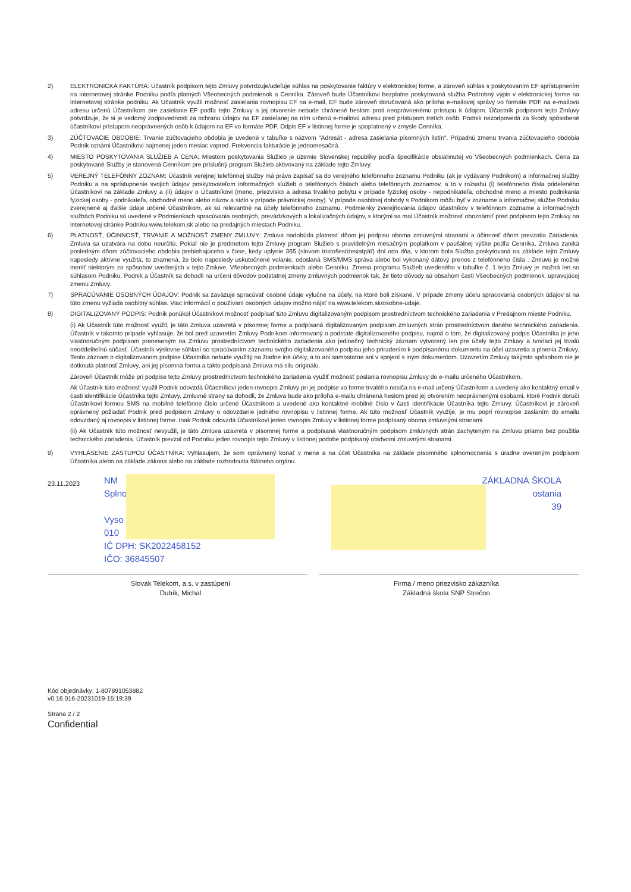2) ELEKTRONICKÁ FAKTÚRA: Účastník podpisom tejto Zmluvy potvrdzuje/udeľuje súhlas na poskytovanie faktúry v elektronickej forme, a zároveň súhlas s poskytovaním EF sprístupnením na internetovej stránke Podniku podľa platných Všeobecných podmienok a Cenníka. Zároveň bude Účastníkovi bezplatne poskytovaná služba Podrobný výpis v elektronickej forme na internetovej stránke podniku. Ak Účastník využil možnosť zasielania rovnopisu EF na e-mail, EF bude zároveň doručovaná ako príloha e-mailovej správy vo formáte PDF na e-mailovú adresu určenú Účastníkom pre zasielanie EF podľa tejto Zmluvy a jej otvorenie nebude chránené heslom proti neoprávnenému prístupu k údajom. Účastník podpisom tejto Zmluvy potvrdzuje, že si je vedomý zodpovednosti za ochranu údajov na EF zasielanej na ním určenú e-mailovú adresu pred prístupom tretích osôb. Podnik nezodpovedá za škody spôsobené účastníkovi prístupom neoprávnených osôb k údajom na EF vo formáte PDF. Odpis EF v listinnej forme je spoplatnený v zmysle Cenníka.
3) ZÚČTOVACIE OBDOBIE: Trvanie zúčtovacieho obdobia je uvedené v tabuľke s názvom "Adresát - adresa zasielania písomných listín". Prípadnú zmenu trvania zúčtovacieho obdobia Podnik oznámi Účastníkovi najmenej jeden mesiac vopred. Frekvencia fakturácie je jednomesačná.
4) MIESTO POSKYTOVANIA SLUŽIEB A CENA: Miestom poskytovania Služieb je územie Slovenskej republiky podľa špecifikácie obsiahnutej vo Všeobecných podmienkach. Cena za poskytované Služby je stanovená Cenníkom pre príslušný program Služieb aktivovaný na základe tejto Zmluvy.
5) VEREJNÝ TELEFÓNNY ZOZNAM: Účastník verejnej telefónnej služby má právo zapísať sa do verejného telefónneho zoznamu Podniku (ak je vydávaný Podnikom) a informačnej služby Podniku a na sprístupnenie svojich údajov poskytovateľom informačných služieb o telefónnych číslach alebo telefónnych zoznamov, a to v rozsahu (i) telefónneho čísla prideleného Účastníkovi na základe Zmluvy a (ii) údajov o Účastníkovi (meno, priezvisko a adresa trvalého pobytu v prípade fyzickej osoby - nepodnikateľa, obchodné meno a miesto podnikania fyzickej osoby - podnikateľa, obchodné meno alebo názov a sídlo v prípade právnickej osoby). V prípade osobitnej dohody s Podnikom môžu byť v zozname a informačnej službe Podniku zverejnené aj ďalšie údaje určené Účastníkom, ak sú relevantné na účely telefónneho zoznamu. Podmienky zverejňovania údajov účastníkov v telefónnom zozname a informačných službách Podniku sú uvedené v Podmienkach spracúvania osobných, prevádzkových a lokalizačných údajov, s ktorými sa mal Účastník možnosť oboznámiť pred podpisom tejto Zmluvy na internetovej stránke Podniku www.telekom.sk alebo na predajných miestach Podniku.
6) PLATNOSŤ, ÚČINNOSŤ, TRVANIE A MOŽNOSŤ ZMENY ZMLUVY: Zmluva nadobúda platnosť dňom jej podpisu oboma zmluvnými stranami a účinnosť dňom prevzatia Zariadenia. Zmluva sa uzatvára na dobu neurčitú. Pokiaľ nie je predmetom tejto Zmluvy program Služieb s pravidelným mesačným poplatkom v paušálnej výške podľa Cenníka, Zmluva zaniká posledným dňom zúčtovacieho obdobia prebiehajúceho v čase, kedy uplynie 365 (slovom tristošesťdesiatpäť) dní odo dňa, v ktorom bola Služba poskytovaná na základe tejto Zmluvy naposledy aktívne využitá, to znamená, že bolo naposledy uskutočnené volanie, odoslaná SMS/MMS správa alebo bol vykonaný dátový prenos z telefónneho čísla . Zmluvu je možné meniť niektorým zo spôsobov uvedených v tejto Zmluve, Všeobecných podmienkach alebo Cenníku. Zmena programu Služieb uvedeného v tabuľke č. 1 tejto Zmluvy je možná len so súhlasom Podniku. Podnik a Účastník sa dohodli na určení dôvodov podstatnej zmeny zmluvných podmienok tak, že tieto dôvody sú obsahom časti Všeobecných podmienok, upravujúcej zmenu Zmluvy.
7) SPRACÚVANIE OSOBNÝCH ÚDAJOV: Podnik sa zaväzuje spracúvať osobné údaje výlučne na účely, na ktoré boli získané. V prípade zmeny účelu spracovania osobných údajov si na túto zmenu vyžiada osobitný súhlas. Viac informácií o používaní osobných údajov možno nájsť na www.telekom.sk/osobne-udaje.
8) DIGITALIZOVANÝ PODPIS: Podnik ponúkol Účastníkovi možnosť podpísať túto Zmluvu digitalizovaným podpisom prostredníctvom technického zariadenia v Predajnom mieste Podniku.
(i) Ak Účastník túto možnosť využil, je táto Zmluva uzavretá v písomnej forme a podpísaná digitalizovaným podpisom zmluvných strán prostredníctvom daného technického zariadenia. Účastník v takomto prípade vyhlasuje, že bol pred uzavretím Zmluvy Podnikom informovaný o podstate digitalizovaného podpisu, najmä o tom, že digitalizovaný podpis Účastníka je jeho vlastnoručným podpisom preneseným na Zmluvu prostredníctvom technického zariadenia ako jedinečný technický záznam vytvorený len pre účely tejto Zmluvy a tvoriaci jej trvalú neoddeliteľnú súčasť. Účastník výslovne súhlasí so spracúvaním záznamu svojho digitalizovaného podpisu jeho priradením k podpísanému dokumentu na účel uzavretia a plnenia Zmluvy. Tento záznam o digitalizovanom podpise Účastníka nebude využitý na žiadne iné účely, a to ani samostatne ani v spojení s iným dokumentom. Uzavretím Zmluvy takýmto spôsobom nie je dotknutá platnosť Zmluvy, ani jej písomná forma a takto podpísaná Zmluva má silu originálu.
Zároveň Účastník môže pri podpise tejto Zmluvy prostredníctvom technického zariadenia využiť možnosť poslania rovnopisu Zmluvy do e-mailu určeného Účastníkom.
Ak Účastník túto možnosť využil Podnik odovzdá Účastníkovi jeden rovnopis Zmluvy pri jej podpise vo forme trvalého nosiča na e-mail určený Účastníkom a uvedený ako kontaktný email v časti identifikácie Účastníka tejto Zmluvy. Zmluvné strany sa dohodli, že Zmluva bude ako príloha e-mailu chránená heslom pred jej otvorením neoprávnenými osobami, ktoré Podnik doručí Účastníkovi formou SMS na mobilné telefónne číslo určené Účastníkom a uvedené ako kontaktné mobilné číslo v časti identifikácie Účastníka tejto Zmluvy. Účastníkovi je zároveň oprávnený požiadať Podnik pred podpisom Zmluvy o odovzdanie jedného rovnopisu v listinnej forme. Ak túto možnosť Účastník využije, je mu popri rovnopise zaslaním do emailu odovzdaný aj rovnopis v listinnej forme. Inak Podnik odovzdá Účastníkovi jeden rovnopis Zmluvy v listinnej forme podpísaný oboma zmluvnými stranami.
(ii) Ak Účastník túto možnosť nevyužil, je táto Zmluva uzavretá v písomnej forme a podpísaná vlastnoručným podpisom zmluvných strán zachyteným na Zmluvu priamo bez použitia technického zariadenia. Účastník prevzal od Podniku jeden rovnopis tejto Zmluvy v listinnej podobe podpísaný obidvomi zmluvnými stranami.
9) VYHLÁSENIE ZÁSTUPCU ÚČASTNÍKA: Vyhlasujem, že som oprávnený konať v mene a na účet Účastníka na základe písomného splnomocnenia s úradne overeným podpisom Účastníka alebo na základe zákona alebo na základe rozhodnutia štátneho orgánu.
23.11.2023
NM
Splno
Vyso
010
IČ DPH: SK2022458152
IČO: 36845507
ZÁKLADNÁ ŠKOLA
ostania
39
Slovak Telekom, a.s. v zastúpení
Dubík, Michal
Firma / meno priezvisko zákazníka
Základná škola SNP Strečno
Kód objednávky: 1-807891053882
v0.16.016-20231019-15:19:39
Strana 2 / 2
Confidential